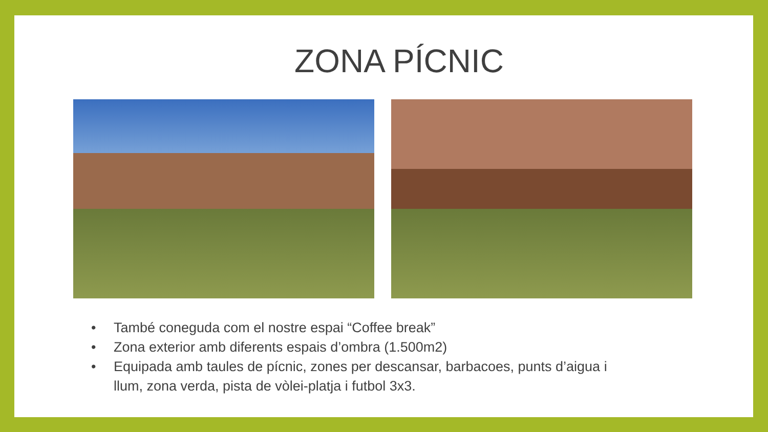ZONA PÍCNIC
• També coneguda com el nostre espai “Coffee break”
• Zona exterior amb diferents espais d’ombra (1.500m2)
• Equipada amb taules de pícnic, zones per descansar, barbacoes, punts d’aigua i llum, zona verda, pista de vòlei-platja i futbol 3x3.